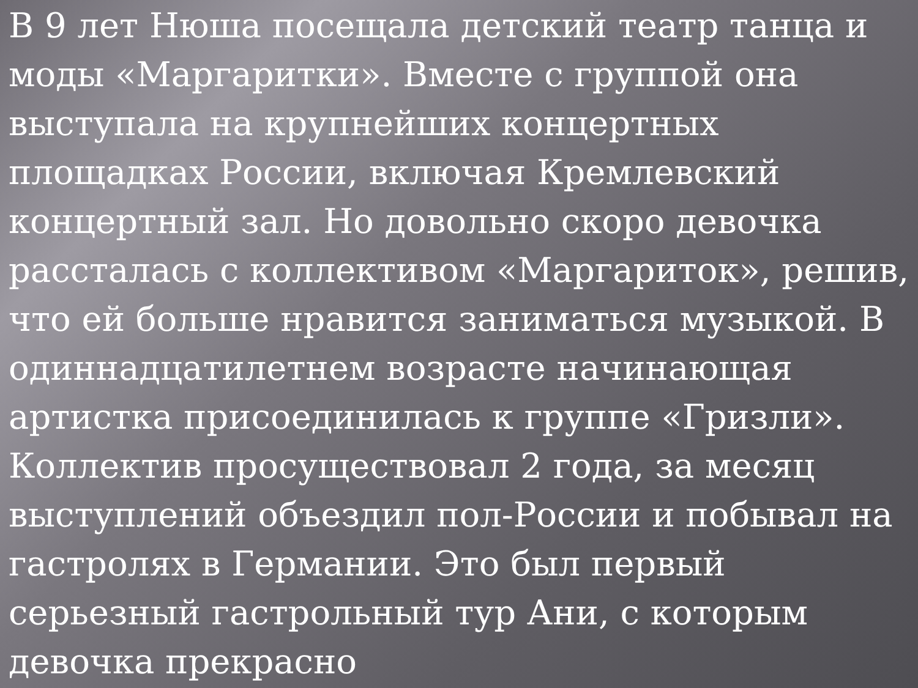В 9 лет Нюша посещала детский театр танца и моды «Маргаритки». Вместе с группой она выступала на крупнейших концертных площадках России, включая Кремлевский концертный зал. Но довольно скоро девочка рассталась с коллективом «Маргариток», решив, что ей больше нравится заниматься музыкой. В одиннадцатилетнем возрасте начинающая артистка присоединилась к группе «Гризли». Коллектив просуществовал 2 года, за месяц выступлений объездил пол-России и побывал на гастролях в Германии. Это был первый серьезный гастрольный тур Ани, с которым девочка прекрасно